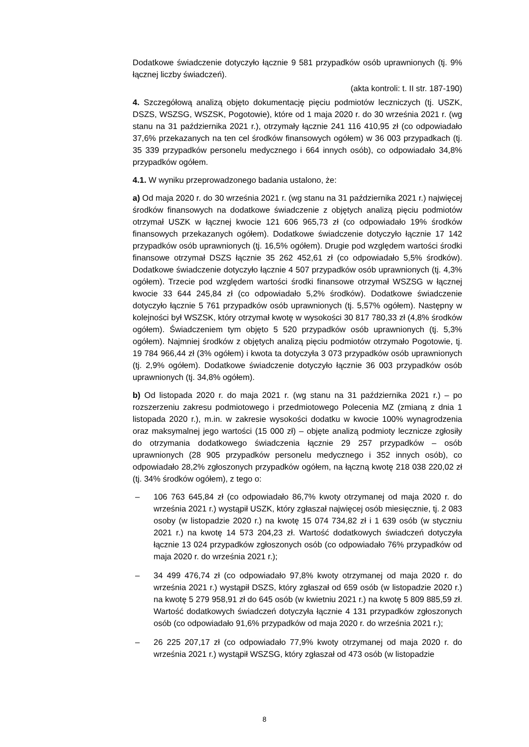Dodatkowe świadczenie dotyczyło łącznie 9 581 przypadków osób uprawnionych (tj. 9% łącznej liczby świadczeń).
(akta kontroli: t. II str. 187-190)
4. Szczegółową analizą objęto dokumentację pięciu podmiotów leczniczych (tj. USZK, DSZS, WSZSG, WSZSK, Pogotowie), które od 1 maja 2020 r. do 30 września 2021 r. (wg stanu na 31 października 2021 r.), otrzymały łącznie 241 116 410,95 zł (co odpowiadało 37,6% przekazanych na ten cel środków finansowych ogółem) w 36 003 przypadkach (tj. 35 339 przypadków personelu medycznego i 664 innych osób), co odpowiadało 34,8% przypadków ogółem.
4.1. W wyniku przeprowadzonego badania ustalono, że:
a) Od maja 2020 r. do 30 września 2021 r. (wg stanu na 31 października 2021 r.) najwięcej środków finansowych na dodatkowe świadczenie z objętych analizą pięciu podmiotów otrzymał USZK w łącznej kwocie 121 606 965,73 zł (co odpowiadało 19% środków finansowych przekazanych ogółem). Dodatkowe świadczenie dotyczyło łącznie 17 142 przypadków osób uprawnionych (tj. 16,5% ogółem). Drugie pod względem wartości środki finansowe otrzymał DSZS łącznie 35 262 452,61 zł (co odpowiadało 5,5% środków). Dodatkowe świadczenie dotyczyło łącznie 4 507 przypadków osób uprawnionych (tj. 4,3% ogółem). Trzecie pod względem wartości środki finansowe otrzymał WSZSG w łącznej kwocie 33 644 245,84 zł (co odpowiadało 5,2% środków). Dodatkowe świadczenie dotyczyło łącznie 5 761 przypadków osób uprawnionych (tj. 5,57% ogółem). Następny w kolejności był WSZSK, który otrzymał kwotę w wysokości 30 817 780,33 zł (4,8% środków ogółem). Świadczeniem tym objęto 5 520 przypadków osób uprawnionych (tj. 5,3% ogółem). Najmniej środków z objętych analizą pięciu podmiotów otrzymało Pogotowie, tj. 19 784 966,44 zł (3% ogółem) i kwota ta dotyczyła 3 073 przypadków osób uprawnionych (tj. 2,9% ogółem). Dodatkowe świadczenie dotyczyło łącznie 36 003 przypadków osób uprawnionych (tj. 34,8% ogółem).
b) Od listopada 2020 r. do maja 2021 r. (wg stanu na 31 października 2021 r.) – po rozszerzeniu zakresu podmiotowego i przedmiotowego Polecenia MZ (zmianą z dnia 1 listopada 2020 r.), m.in. w zakresie wysokości dodatku w kwocie 100% wynagrodzenia oraz maksymalnej jego wartości (15 000 zł) – objęte analizą podmioty lecznicze zgłosiły do otrzymania dodatkowego świadczenia łącznie 29 257 przypadków – osób uprawnionych (28 905 przypadków personelu medycznego i 352 innych osób), co odpowiadało 28,2% zgłoszonych przypadków ogółem, na łączną kwotę 218 038 220,02 zł (tj. 34% środków ogółem), z tego o:
– 106 763 645,84 zł (co odpowiadało 86,7% kwoty otrzymanej od maja 2020 r. do września 2021 r.) wystąpił USZK, który zgłaszał najwięcej osób miesięcznie, tj. 2 083 osoby (w listopadzie 2020 r.) na kwotę 15 074 734,82 zł i 1 639 osób (w styczniu 2021 r.) na kwotę 14 573 204,23 zł. Wartość dodatkowych świadczeń dotyczyła łącznie 13 024 przypadków zgłoszonych osób (co odpowiadało 76% przypadków od maja 2020 r. do września 2021 r.);
– 34 499 476,74 zł (co odpowiadało 97,8% kwoty otrzymanej od maja 2020 r. do września 2021 r.) wystąpił DSZS, który zgłaszał od 659 osób (w listopadzie 2020 r.) na kwotę 5 279 958,91 zł do 645 osób (w kwietniu 2021 r.) na kwotę 5 809 885,59 zł. Wartość dodatkowych świadczeń dotyczyła łącznie 4 131 przypadków zgłoszonych osób (co odpowiadało 91,6% przypadków od maja 2020 r. do września 2021 r.);
– 26 225 207,17 zł (co odpowiadało 77,9% kwoty otrzymanej od maja 2020 r. do września 2021 r.) wystąpił WSZSG, który zgłaszał od 473 osób (w listopadzie
8